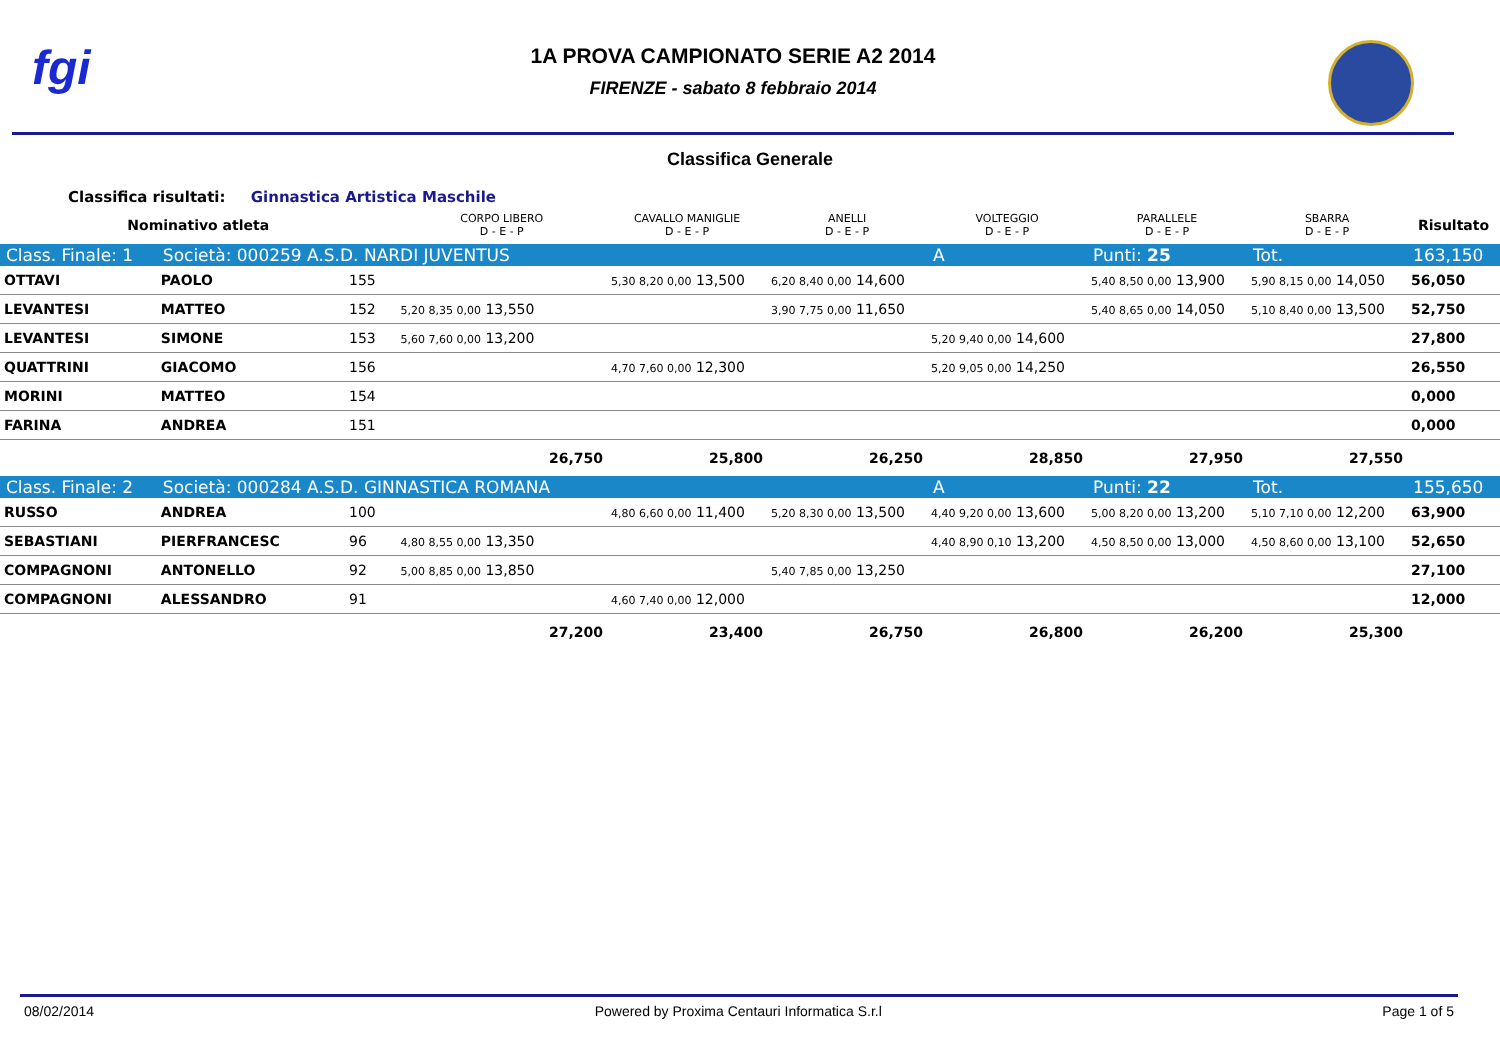fgi
1A PROVA CAMPIONATO SERIE A2 2014
FIRENZE - sabato 8 febbraio 2014
Classifica Generale
Classifica risultati: Ginnastica Artistica Maschile
| Nominativo atleta | | | CORPO LIBERO D - E - P | CAVALLO MANIGLIE D - E - P | ANELLI D - E - P | VOLTEGGIO D - E - P | PARALLELE D - E - P | SBARRA D - E - P | Risultato |
| --- | --- | --- | --- | --- | --- | --- | --- | --- | --- |
| Class. Finale: 1 | Società: 000259 A.S.D. NARDI JUVENTUS | | | | | A | Punti: 25 | Tot. | 163,150 |
| OTTAVI | PAOLO | 155 | | 5,30 8,20 0,00 13,500 | 6,20 8,40 0,00 14,600 | | 5,40 8,50 0,00 13,900 | 5,90 8,15 0,00 14,050 | 56,050 |
| LEVANTESI | MATTEO | 152 | 5,20 8,35 0,00 13,550 | | 3,90 7,75 0,00 11,650 | | 5,40 8,65 0,00 14,050 | 5,10 8,40 0,00 13,500 | 52,750 |
| LEVANTESI | SIMONE | 153 | 5,60 7,60 0,00 13,200 | | | 5,20 9,40 0,00 14,600 | | | 27,800 |
| QUATTRINI | GIACOMO | 156 | | 4,70 7,60 0,00 12,300 | | 5,20 9,05 0,00 14,250 | | | 26,550 |
| MORINI | MATTEO | 154 | | | | | | | 0,000 |
| FARINA | ANDREA | 151 | | | | | | | 0,000 |
| | | | 26,750 | 25,800 | 26,250 | 28,850 | 27,950 | 27,550 | |
| Class. Finale: 2 | Società: 000284 A.S.D. GINNASTICA ROMANA | | | | | A | Punti: 22 | Tot. | 155,650 |
| RUSSO | ANDREA | 100 | | 4,80 6,60 0,00 11,400 | 5,20 8,30 0,00 13,500 | 4,40 9,20 0,00 13,600 | 5,00 8,20 0,00 13,200 | 5,10 7,10 0,00 12,200 | 63,900 |
| SEBASTIANI | PIERFRANCESC | 96 | 4,80 8,55 0,00 13,350 | | | 4,40 8,90 0,10 13,200 | 4,50 8,50 0,00 13,000 | 4,50 8,60 0,00 13,100 | 52,650 |
| COMPAGNONI | ANTONELLO | 92 | 5,00 8,85 0,00 13,850 | | 5,40 7,85 0,00 13,250 | | | | 27,100 |
| COMPAGNONI | ALESSANDRO | 91 | | 4,60 7,40 0,00 12,000 | | | | | 12,000 |
| | | | 27,200 | 23,400 | 26,750 | 26,800 | 26,200 | 25,300 | |
08/02/2014 Powered by Proxima Centauri Informatica S.r.l Page 1 of 5